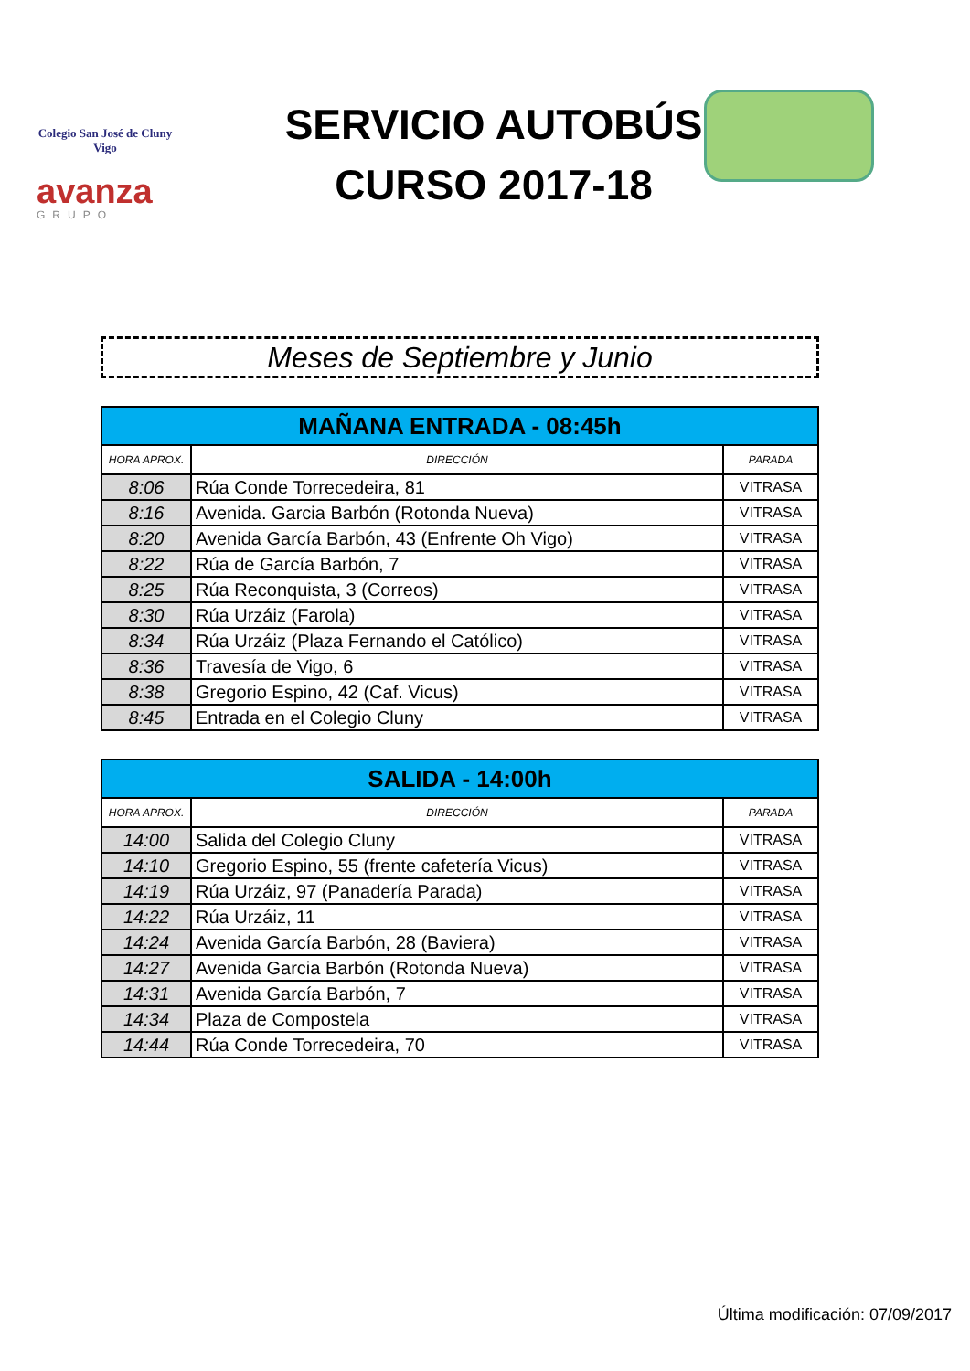Colegio San José de Cluny
Vigo
avanza
GRUPO
SERVICIO AUTOBÚS
CURSO 2017-18
Meses de Septiembre y Junio
| MAÑANA ENTRADA - 08:45h | | |
| --- | --- | --- |
| HORA APROX. | DIRECCIÓN | PARADA |
| 8:06 | Rúa Conde Torrecedeira, 81 | VITRASA |
| 8:16 | Avenida. Garcia Barbón (Rotonda Nueva) | VITRASA |
| 8:20 | Avenida García Barbón, 43 (Enfrente Oh Vigo) | VITRASA |
| 8:22 | Rúa de García Barbón, 7 | VITRASA |
| 8:25 | Rúa Reconquista, 3 (Correos) | VITRASA |
| 8:30 | Rúa Urzáiz (Farola) | VITRASA |
| 8:34 | Rúa Urzáiz (Plaza Fernando el Católico) | VITRASA |
| 8:36 | Travesía de Vigo, 6 | VITRASA |
| 8:38 | Gregorio Espino, 42 (Caf. Vicus) | VITRASA |
| 8:45 | Entrada en el Colegio Cluny | VITRASA |
| SALIDA - 14:00h | | |
| --- | --- | --- |
| HORA APROX. | DIRECCIÓN | PARADA |
| 14:00 | Salida del Colegio Cluny | VITRASA |
| 14:10 | Gregorio Espino, 55 (frente cafetería Vicus) | VITRASA |
| 14:19 | Rúa Urzáiz, 97 (Panadería Parada) | VITRASA |
| 14:22 | Rúa Urzáiz, 11 | VITRASA |
| 14:24 | Avenida García Barbón, 28 (Baviera) | VITRASA |
| 14:27 | Avenida Garcia Barbón (Rotonda Nueva) | VITRASA |
| 14:31 | Avenida García Barbón, 7 | VITRASA |
| 14:34 | Plaza de Compostela | VITRASA |
| 14:44 | Rúa Conde Torrecedeira, 70 | VITRASA |
Última modificación: 07/09/2017